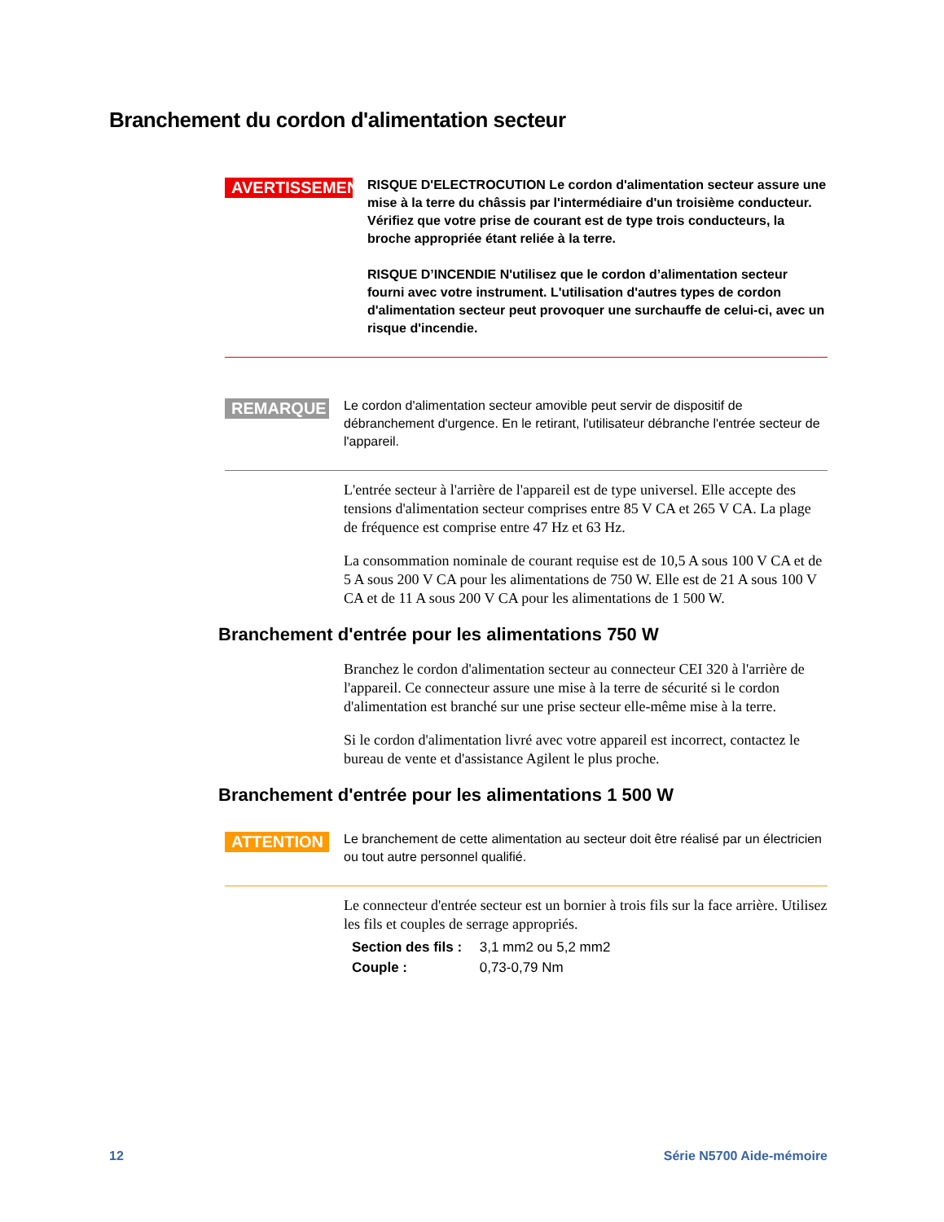Branchement du cordon d'alimentation secteur
AVERTISSEMENT
RISQUE D'ELECTROCUTION Le cordon d'alimentation secteur assure une mise à la terre du châssis par l'intermédiaire d'un troisième conducteur. Vérifiez que votre prise de courant est de type trois conducteurs, la broche appropriée étant reliée à la terre.
RISQUE D’INCENDIE N'utilisez que le cordon d’alimentation secteur fourni avec votre instrument. L'utilisation d'autres types de cordon d'alimentation secteur peut provoquer une surchauffe de celui-ci, avec un risque d'incendie.
REMARQUE
Le cordon d'alimentation secteur amovible peut servir de dispositif de débranchement d'urgence. En le retirant, l'utilisateur débranche l'entrée secteur de l'appareil.
L'entrée secteur à l'arrière de l'appareil est de type universel. Elle accepte des tensions d'alimentation secteur comprises entre 85 V CA et 265 V CA. La plage de fréquence est comprise entre 47 Hz et 63 Hz.
La consommation nominale de courant requise est de 10,5 A sous 100 V CA et de 5 A sous 200 V CA pour les alimentations de 750 W. Elle est de 21 A sous 100 V CA et de 11 A sous 200 V CA pour les alimentations de 1 500 W.
Branchement d'entrée pour les alimentations 750 W
Branchez le cordon d'alimentation secteur au connecteur CEI 320 à l'arrière de l'appareil. Ce connecteur assure une mise à la terre de sécurité si le cordon d'alimentation est branché sur une prise secteur elle-même mise à la terre.
Si le cordon d'alimentation livré avec votre appareil est incorrect, contactez le bureau de vente et d'assistance Agilent le plus proche.
Branchement d'entrée pour les alimentations 1 500 W
ATTENTION
Le branchement de cette alimentation au secteur doit être réalisé par un électricien ou tout autre personnel qualifié.
Le connecteur d'entrée secteur est un bornier à trois fils sur la face arrière. Utilisez les fils et couples de serrage appropriés.
Section des fils : 3,1 mm2 ou 5,2 mm2
Couple : 0,73-0,79 Nm
12 Série N5700 Aide-mémoire